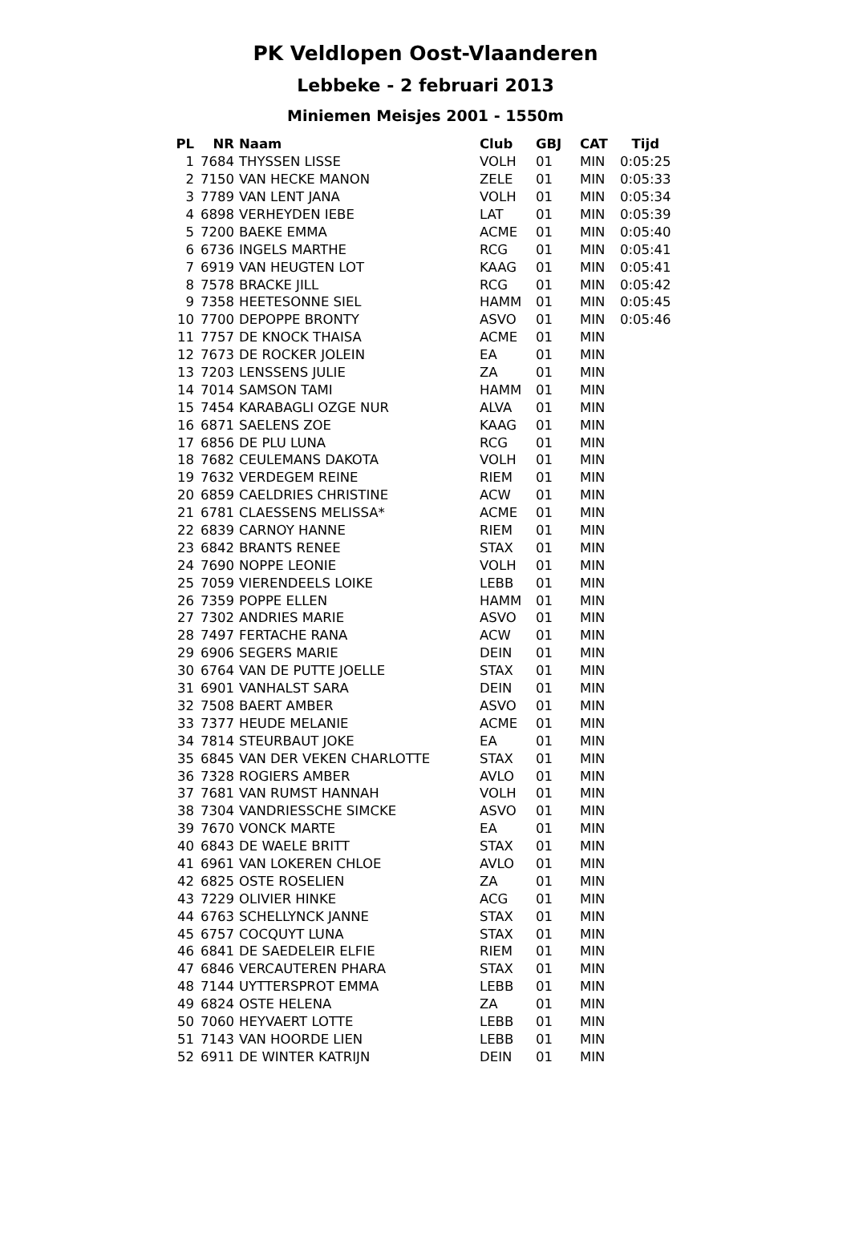PK Veldlopen Oost-Vlaanderen
Lebbeke - 2 februari 2013
Miniemen Meisjes 2001 - 1550m
| PL | NR | Naam | Club | GBJ | CAT | Tijd |
| --- | --- | --- | --- | --- | --- | --- |
| 1 | 7684 | THYSSEN LISSE | VOLH | 01 | MIN | 0:05:25 |
| 2 | 7150 | VAN HECKE MANON | ZELE | 01 | MIN | 0:05:33 |
| 3 | 7789 | VAN LENT JANA | VOLH | 01 | MIN | 0:05:34 |
| 4 | 6898 | VERHEYDEN IEBE | LAT | 01 | MIN | 0:05:39 |
| 5 | 7200 | BAEKE EMMA | ACME | 01 | MIN | 0:05:40 |
| 6 | 6736 | INGELS MARTHE | RCG | 01 | MIN | 0:05:41 |
| 7 | 6919 | VAN HEUGTEN LOT | KAAG | 01 | MIN | 0:05:41 |
| 8 | 7578 | BRACKE JILL | RCG | 01 | MIN | 0:05:42 |
| 9 | 7358 | HEETESONNE SIEL | HAMM | 01 | MIN | 0:05:45 |
| 10 | 7700 | DEPOPPE BRONTY | ASVO | 01 | MIN | 0:05:46 |
| 11 | 7757 | DE KNOCK THAISA | ACME | 01 | MIN | |
| 12 | 7673 | DE ROCKER JOLEIN | EA | 01 | MIN | |
| 13 | 7203 | LENSSENS JULIE | ZA | 01 | MIN | |
| 14 | 7014 | SAMSON TAMI | HAMM | 01 | MIN | |
| 15 | 7454 | KARABAGLI OZGE NUR | ALVA | 01 | MIN | |
| 16 | 6871 | SAELENS ZOE | KAAG | 01 | MIN | |
| 17 | 6856 | DE PLU LUNA | RCG | 01 | MIN | |
| 18 | 7682 | CEULEMANS DAKOTA | VOLH | 01 | MIN | |
| 19 | 7632 | VERDEGEM REINE | RIEM | 01 | MIN | |
| 20 | 6859 | CAELDRIES CHRISTINE | ACW | 01 | MIN | |
| 21 | 6781 | CLAESSENS MELISSA* | ACME | 01 | MIN | |
| 22 | 6839 | CARNOY HANNE | RIEM | 01 | MIN | |
| 23 | 6842 | BRANTS RENEE | STAX | 01 | MIN | |
| 24 | 7690 | NOPPE LEONIE | VOLH | 01 | MIN | |
| 25 | 7059 | VIERENDEELS LOIKE | LEBB | 01 | MIN | |
| 26 | 7359 | POPPE ELLEN | HAMM | 01 | MIN | |
| 27 | 7302 | ANDRIES MARIE | ASVO | 01 | MIN | |
| 28 | 7497 | FERTACHE RANA | ACW | 01 | MIN | |
| 29 | 6906 | SEGERS MARIE | DEIN | 01 | MIN | |
| 30 | 6764 | VAN DE PUTTE JOELLE | STAX | 01 | MIN | |
| 31 | 6901 | VANHALST SARA | DEIN | 01 | MIN | |
| 32 | 7508 | BAERT AMBER | ASVO | 01 | MIN | |
| 33 | 7377 | HEUDE MELANIE | ACME | 01 | MIN | |
| 34 | 7814 | STEURBAUT JOKE | EA | 01 | MIN | |
| 35 | 6845 | VAN DER VEKEN CHARLOTTE | STAX | 01 | MIN | |
| 36 | 7328 | ROGIERS AMBER | AVLO | 01 | MIN | |
| 37 | 7681 | VAN RUMST HANNAH | VOLH | 01 | MIN | |
| 38 | 7304 | VANDRIESSCHE SIMCKE | ASVO | 01 | MIN | |
| 39 | 7670 | VONCK MARTE | EA | 01 | MIN | |
| 40 | 6843 | DE WAELE BRITT | STAX | 01 | MIN | |
| 41 | 6961 | VAN LOKEREN CHLOE | AVLO | 01 | MIN | |
| 42 | 6825 | OSTE ROSELIEN | ZA | 01 | MIN | |
| 43 | 7229 | OLIVIER HINKE | ACG | 01 | MIN | |
| 44 | 6763 | SCHELLYNCK JANNE | STAX | 01 | MIN | |
| 45 | 6757 | COCQUYT LUNA | STAX | 01 | MIN | |
| 46 | 6841 | DE SAEDELEIR ELFIE | RIEM | 01 | MIN | |
| 47 | 6846 | VERCAUTEREN PHARA | STAX | 01 | MIN | |
| 48 | 7144 | UYTTERSPROT EMMA | LEBB | 01 | MIN | |
| 49 | 6824 | OSTE HELENA | ZA | 01 | MIN | |
| 50 | 7060 | HEYVAERT LOTTE | LEBB | 01 | MIN | |
| 51 | 7143 | VAN HOORDE LIEN | LEBB | 01 | MIN | |
| 52 | 6911 | DE WINTER KATRIJN | DEIN | 01 | MIN | |